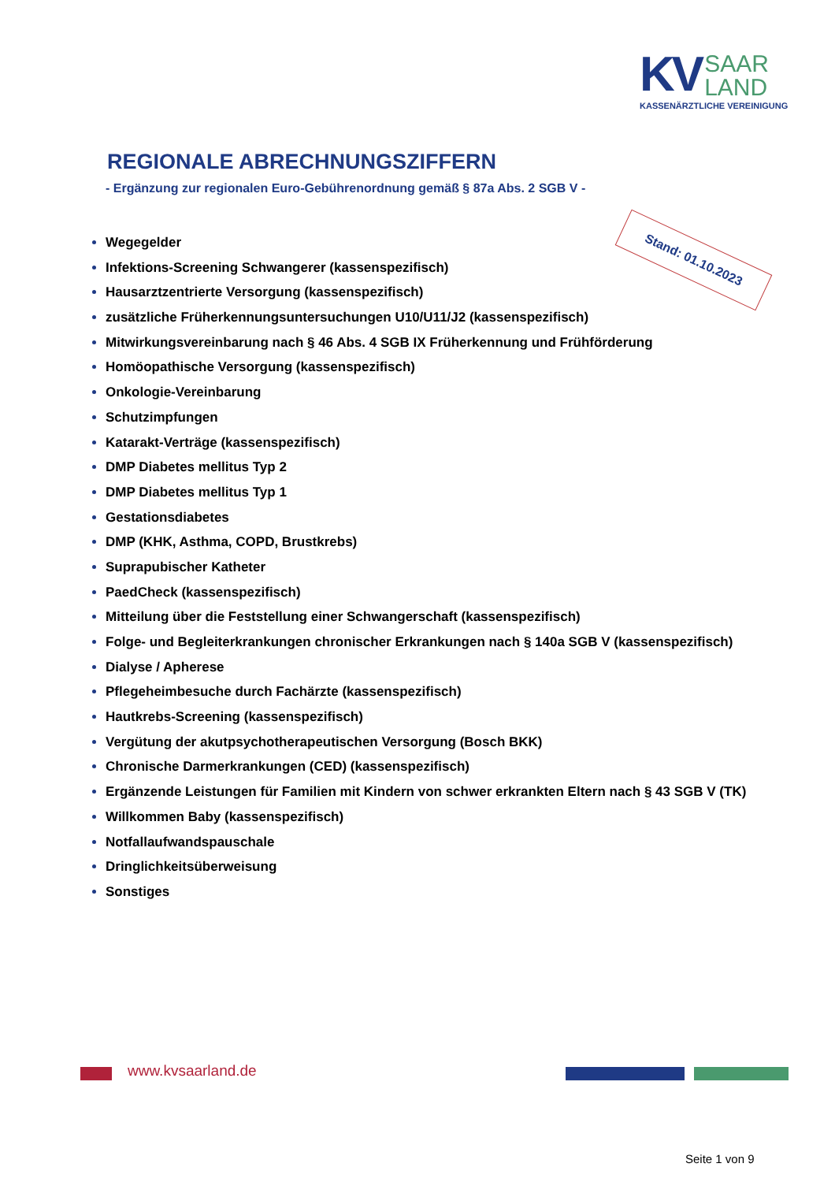KV SAAR
LAND
KASSENÄRZTLICHE VEREINIGUNG
REGIONALE ABRECHNUNGSZIFFERN
- Ergänzung zur regionalen Euro-Gebührenordnung gemäß § 87a Abs. 2 SGB V -
Stand: 01.10.2023
Wegegelder
Infektions-Screening Schwangerer (kassenspezifisch)
Hausarztzentrierte Versorgung (kassenspezifisch)
zusätzliche Früherkennungsuntersuchungen U10/U11/J2 (kassenspezifisch)
Mitwirkungsvereinbarung nach § 46 Abs. 4 SGB IX Früherkennung und Frühförderung
Homöopathische Versorgung (kassenspezifisch)
Onkologie-Vereinbarung
Schutzimpfungen
Katarakt-Verträge (kassenspezifisch)
DMP Diabetes mellitus Typ 2
DMP Diabetes mellitus Typ 1
Gestationsdiabetes
DMP (KHK, Asthma, COPD, Brustkrebs)
Suprapubischer Katheter
PaedCheck (kassenspezifisch)
Mitteilung über die Feststellung einer Schwangerschaft (kassenspezifisch)
Folge- und Begleiterkrankungen chronischer Erkrankungen nach § 140a SGB V (kassenspezifisch)
Dialyse / Apherese
Pflegeheimbesuche durch Fachärzte (kassenspezifisch)
Hautkrebs-Screening (kassenspezifisch)
Vergütung der akutpsychotherapeutischen Versorgung (Bosch BKK)
Chronische Darmerkrankungen (CED) (kassenspezifisch)
Ergänzende Leistungen für Familien mit Kindern von schwer erkrankten Eltern nach § 43 SGB V (TK)
Willkommen Baby (kassenspezifisch)
Notfallaufwandspauschale
Dringlichkeitsüberweisung
Sonstiges
www.kvsaarland.de
Seite 1 von 9